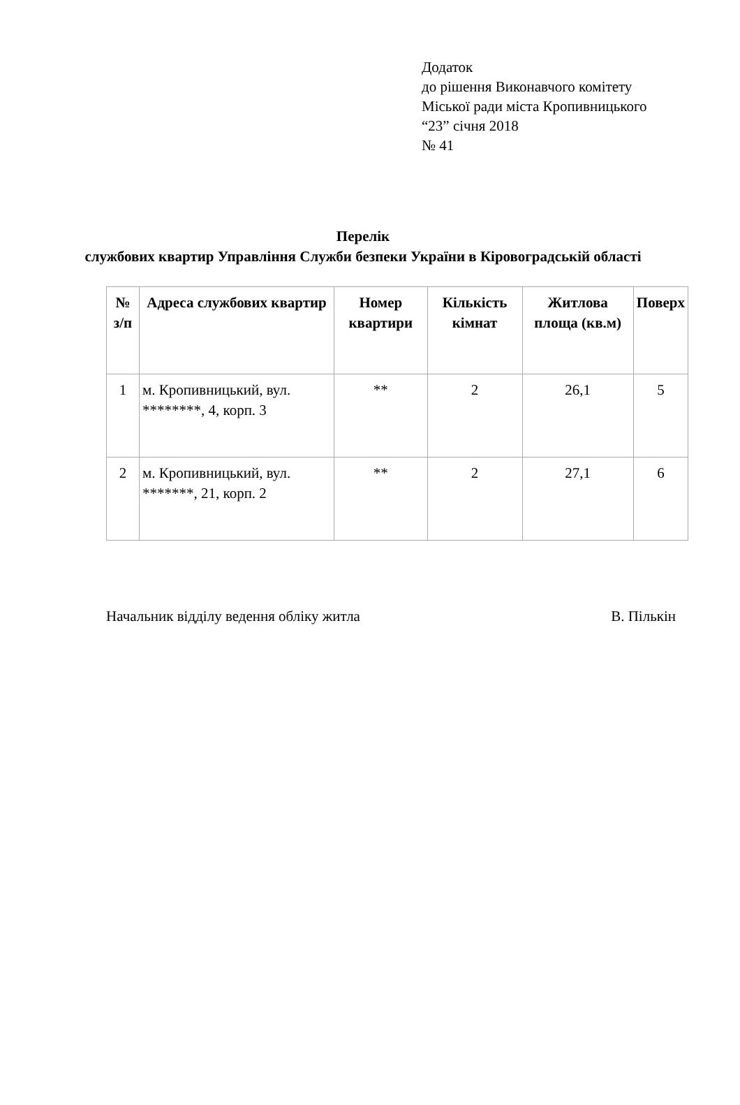Додаток
до рішення Виконавчого комітету
Міської ради міста Кропивницького
“23” січня 2018
№ 41
Перелік
службових квартир Управління Служби безпеки України в Кіровоградській області
| № з/п | Адреса службових квартир | Номер квартири | Кількість кімнат | Житлова площа (кв.м) | Поверх |
| --- | --- | --- | --- | --- | --- |
| 1 | м. Кропивницький, вул. ********, 4, корп. 3 | ** | 2 | 26,1 | 5 |
| 2 | м. Кропивницький, вул. *******, 21, корп. 2 | ** | 2 | 27,1 | 6 |
Начальник відділу ведення обліку житла В. Пількін